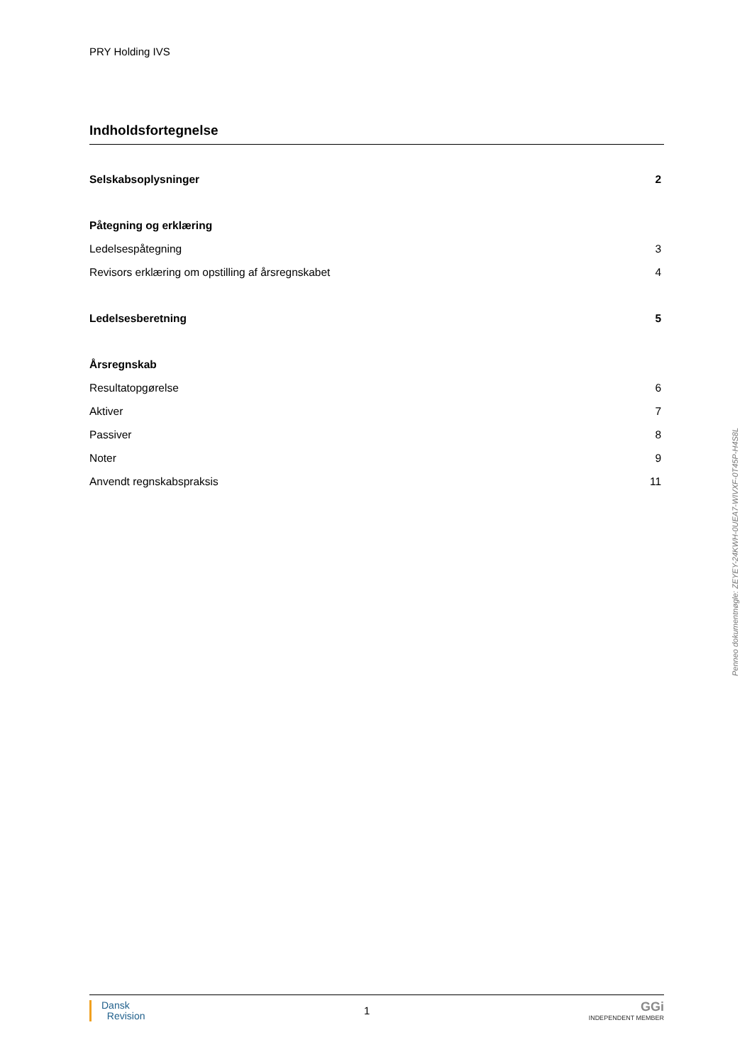PRY Holding IVS
Indholdsfortegnelse
Selskabsoplysninger 2
Påtegning og erklæring
Ledelsespåtegning 3
Revisors erklæring om opstilling af årsregnskabet 4
Ledelsesberetning 5
Årsregnskab
Resultatopgørelse 6
Aktiver 7
Passiver 8
Noter 9
Anvendt regnskabspraksis 11
Penneo dokumentnøgle: ZEYEY-24KWH-0UEA7-WIVXF-0T45P-H4S8L
Dansk
Revision
1
GGi
INDEPENDENT MEMBER